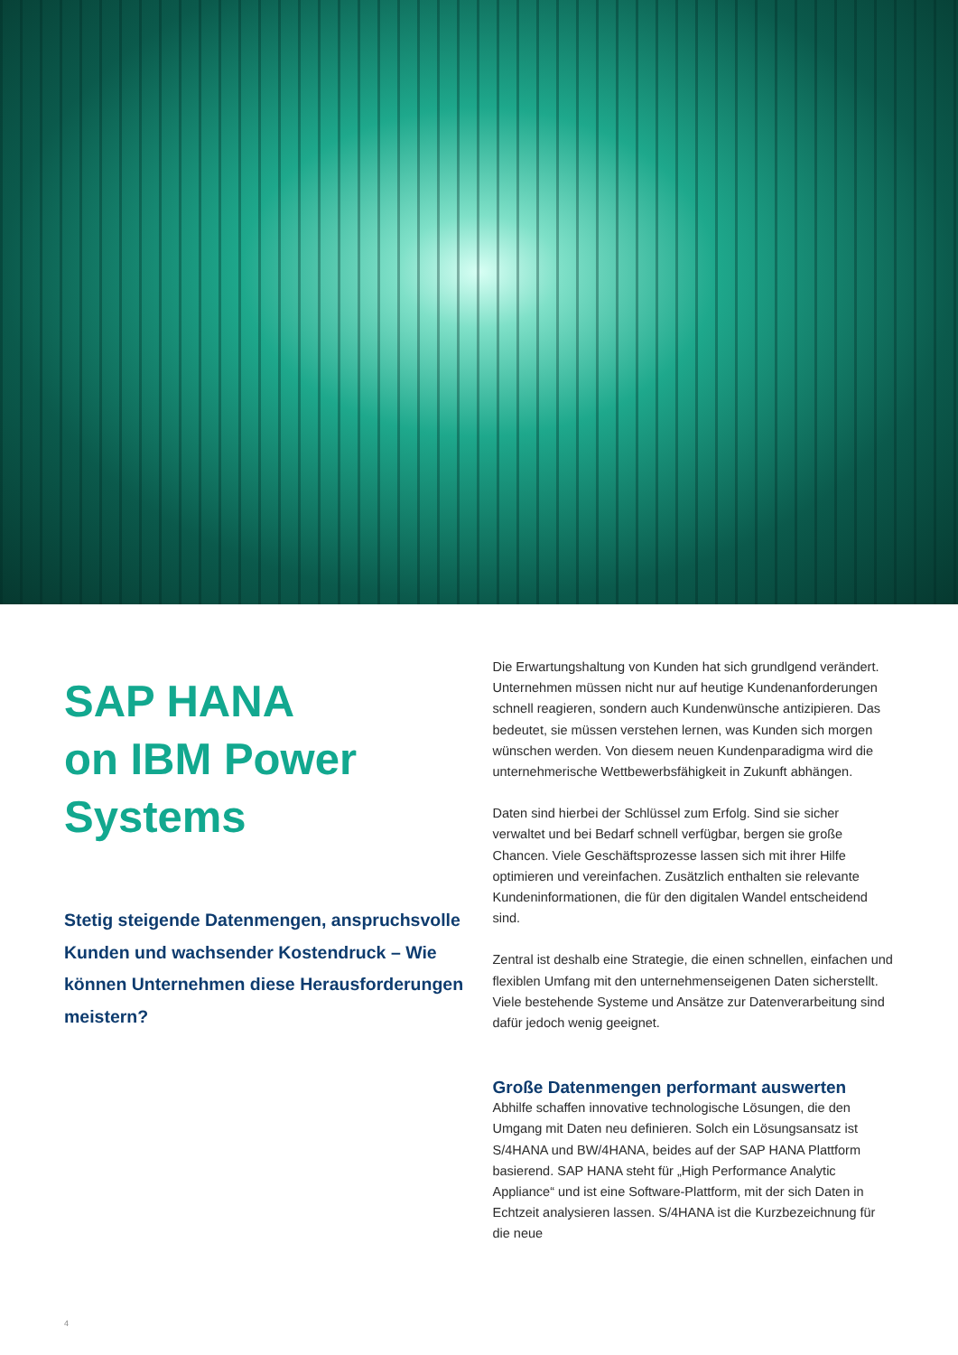SAP HANA
on IBM Power
Systems
Stetig steigende Datenmengen, anspruchsvolle Kunden und wachsender Kostendruck – Wie können Unternehmen diese Herausforderungen meistern?
Die Erwartungshaltung von Kunden hat sich grundlgend verändert. Unternehmen müssen nicht nur auf heutige Kundenanforderungen schnell reagieren, sondern auch Kundenwünsche antizipieren. Das bedeutet, sie müssen verstehen lernen, was Kunden sich morgen wünschen werden. Von diesem neuen Kundenparadigma wird die unternehmerische Wettbewerbsfähigkeit in Zukunft abhängen.
Daten sind hierbei der Schlüssel zum Erfolg. Sind sie sicher verwaltet und bei Bedarf schnell verfügbar, bergen sie große Chancen. Viele Geschäftsprozesse lassen sich mit ihrer Hilfe optimieren und vereinfachen. Zusätzlich enthalten sie relevante Kundeninformationen, die für den digitalen Wandel entscheidend sind.
Zentral ist deshalb eine Strategie, die einen schnellen, einfachen und flexiblen Umfang mit den unternehmenseigenen Daten sicherstellt. Viele bestehende Systeme und Ansätze zur Datenverarbeitung sind dafür jedoch wenig geeignet.
Große Datenmengen performant auswerten
Abhilfe schaffen innovative technologische Lösungen, die den Umgang mit Daten neu definieren. Solch ein Lösungsansatz ist S/4HANA und BW/4HANA, beides auf der SAP HANA Plattform basierend. SAP HANA steht für „High Performance Analytic Appliance“ und ist eine Software-Plattform, mit der sich Daten in Echtzeit analysieren lassen. S/4HANA ist die Kurzbezeichnung für die neue
4